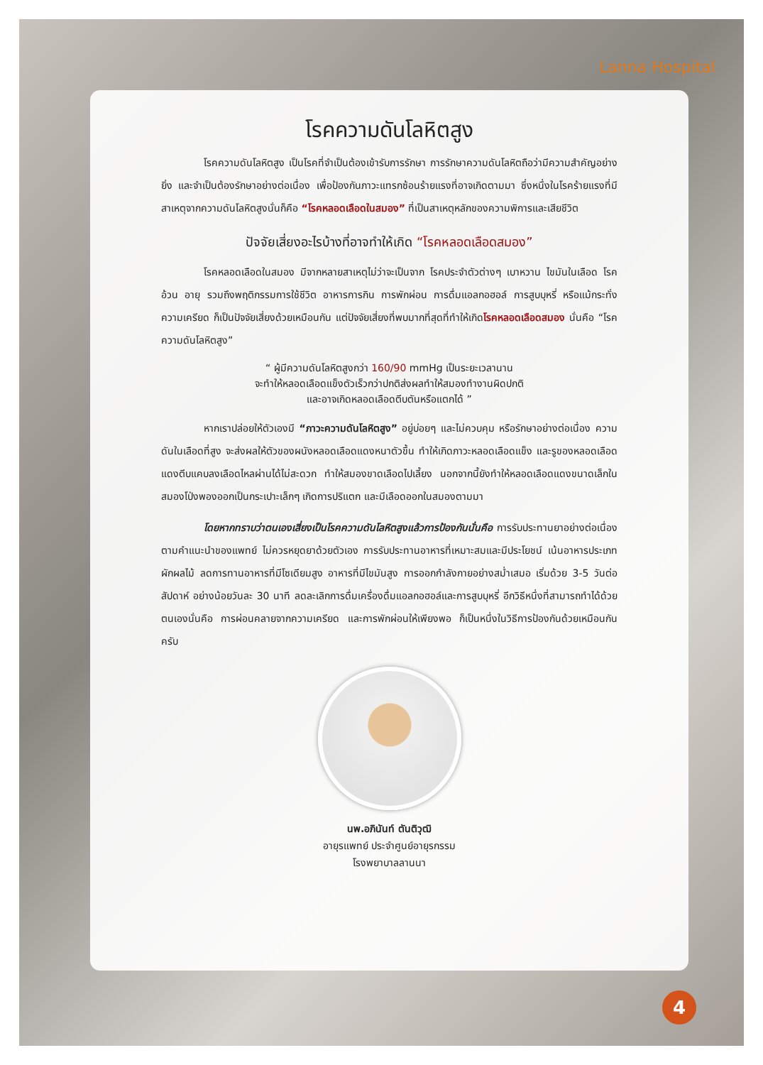Lanna Hospital
โรคความดันโลหิตสูง
โรคความดันโลหิตสูง เป็นโรคที่จำเป็นต้องเข้ารับการรักษา การรักษาความดันโลหิตถือว่ามีความสำคัญอย่างยิ่ง และจำเป็นต้องรักษาอย่างต่อเนื่อง เพื่อป้องกันภาวะแทรกซ้อนร้ายแรงที่อาจเกิดตามมา ซึ่งหนึ่งในโรคร้ายแรงที่มีสาเหตุจากความดันโลหิตสูงนั่นก็คือ “โรคหลอดเลือดในสมอง” ที่เป็นสาเหตุหลักของความพิการและเสียชีวิต
ปัจจัยเสี่ยงอะไรบ้างที่อาจทำให้เกิด “โรคหลอดเลือดสมอง”
โรคหลอดเลือดในสมอง มีจากหลายสาเหตุไม่ว่าจะเป็นจาก โรคประจำตัวต่างๆ เบาหวาน ไขมันในเลือด โรคอ้วน อายุ รวมถึงพฤติกรรมการใช้ชีวิต อาหารการกิน การพักผ่อน การดื่มแอลกอฮอล์ การสูบบุหรี่ หรือแม้กระทั่งความเครียด ก็เป็นปัจจัยเสี่ยงด้วยเหมือนกัน แต่ปัจจัยเสี่ยงที่พบมากที่สุดที่ทำให้เกิดโรคหลอดเลือดสมอง นั่นคือ “โรคความดันโลหิตสูง”
“ ผู้มีความดันโลหิตสูงกว่า 160/90 mmHg เป็นระยะเวลานาน
จะทำให้หลอดเลือดแข็งตัวเร็วกว่าปกติส่งผลทำให้สมองทำงานผิดปกติ
และอาจเกิดหลอดเลือดตีบตันหรือแตกได้ ”
หากเราปล่อยให้ตัวเองมี “ภาวะความดันโลหิตสูง” อยู่บ่อยๆ และไม่ควบคุม หรือรักษาอย่างต่อเนื่อง ความดันในเลือดที่สูง จะส่งผลให้ตัวของผนังหลอดเลือดแดงหนาตัวขึ้น ทำให้เกิดภาวะหลอดเลือดแข็ง และรูของหลอดเลือดแดงตีบแคบลงเลือดไหลผ่านได้ไม่สะดวก ทำให้สมองขาดเลือดไปเลี้ยง นอกจากนี้ยังทำให้หลอดเลือดแดงขนาดเล็กในสมองโป่งพองออกเป็นกระเปาะเล็กๆ เกิดการปริแตก และมีเลือดออกในสมองตามมา
โดยหากทราบว่าตนเองเสี่ยงเป็นโรคความดันโลหิตสูงแล้วการป้องกันนั่นคือ การรับประทานยาอย่างต่อเนื่องตามคำแนะนำของแพทย์ ไม่ควรหยุดยาด้วยตัวเอง การรับประทานอาหารที่เหมาะสมและมีประโยชน์ เน้นอาหารประเภทผักผลไม้ ลดการทานอาหารที่มีโซเดียมสูง อาหารที่มีไขมันสูง การออกกำลังกายอย่างสม่ำเสมอ เริ่มด้วย 3-5 วันต่อสัปดาห์ อย่างน้อยวันละ 30 นาที ลดละเลิกการดื่มเครื่องดื่มแอลกอฮอล์และการสูบบุหรี่ อีกวิธีหนึ่งที่สามารถทำได้ด้วยตนเองนั่นคือ การผ่อนคลายจากความเครียด และการพักผ่อนให้เพียงพอ ก็เป็นหนึ่งในวิธีการป้องกันด้วยเหมือนกันครับ
นพ.อภินันท์ ตันติวุฒิ
อายุรแพทย์ ประจำศูนย์อายุรกรรม
โรงพยาบาลลานนา
4